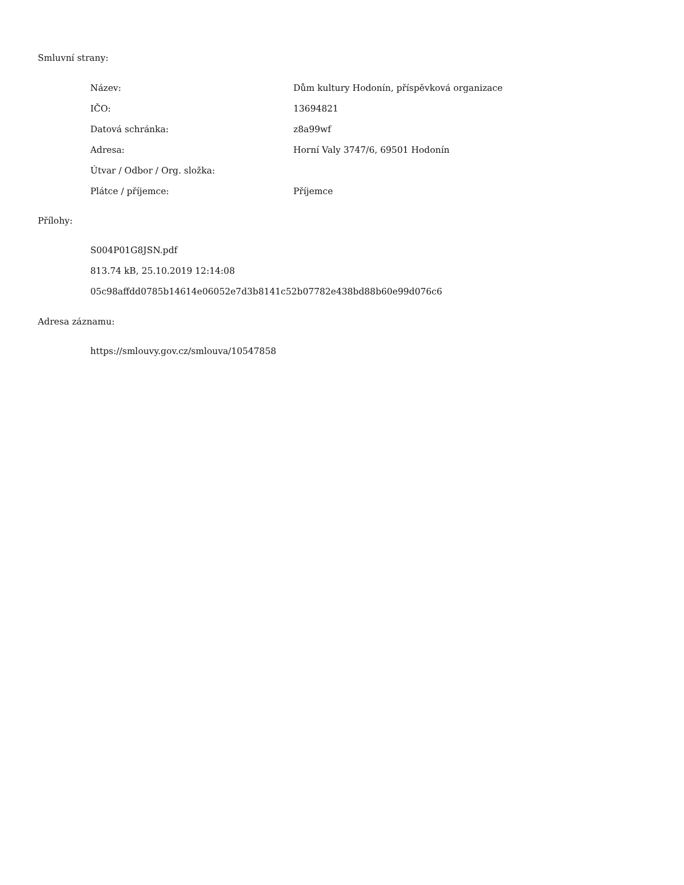Smluvní strany:
| Název: | Dům kultury Hodonín, příspěvková organizace |
| IČO: | 13694821 |
| Datová schránka: | z8a99wf |
| Adresa: | Horní Valy 3747/6, 69501 Hodonín |
| Útvar / Odbor / Org. složka: | |
| Plátce / příjemce: | Příjemce |
Přílohy:
S004P01G8JSN.pdf
813.74 kB, 25.10.2019 12:14:08
05c98affdd0785b14614e06052e7d3b8141c52b07782e438bd88b60e99d076c6
Adresa záznamu:
https://smlouvy.gov.cz/smlouva/10547858